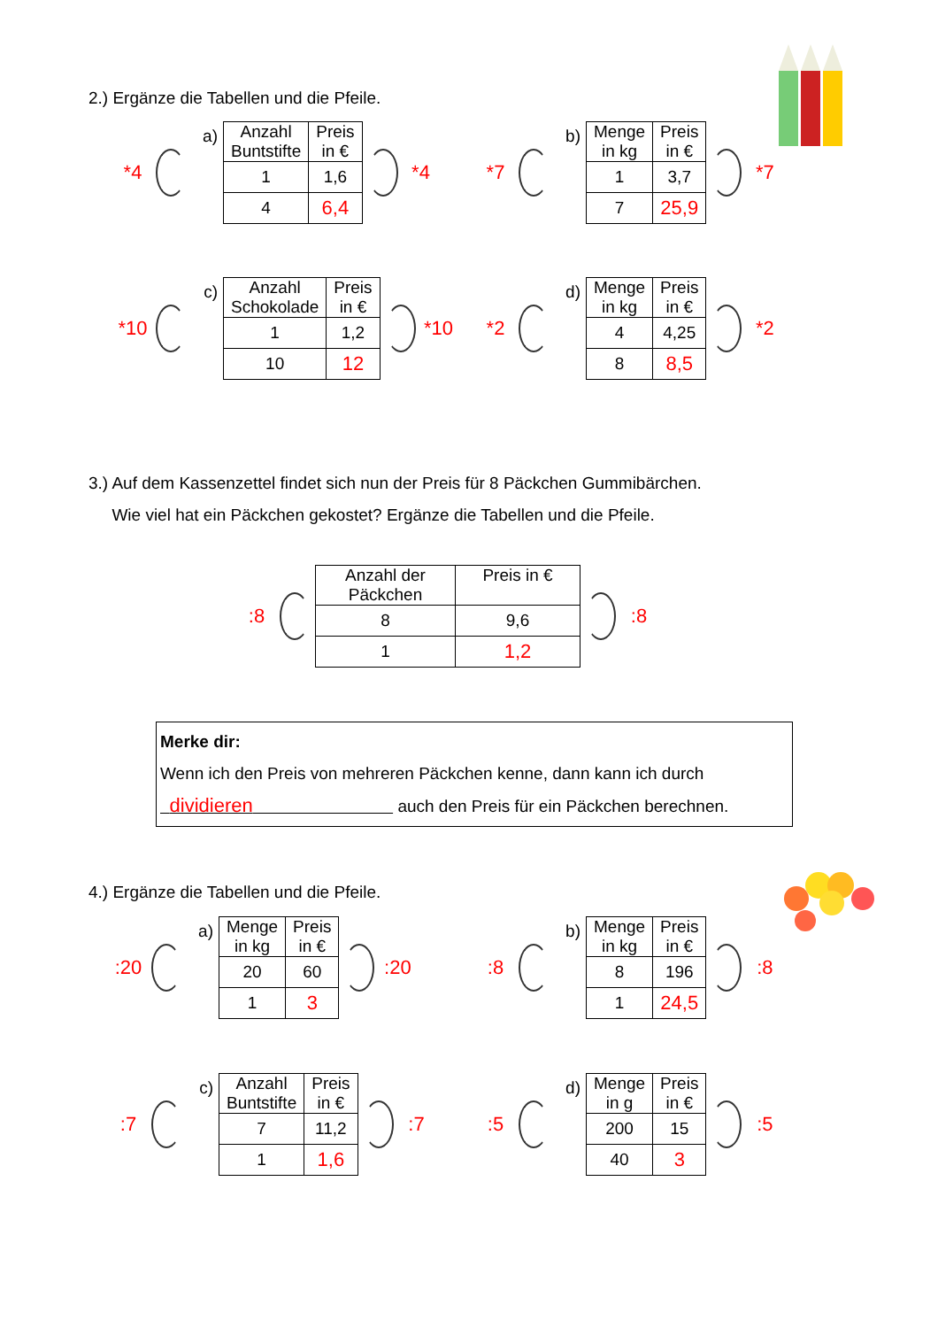2.) Ergänze die Tabellen und die Pfeile.
*4
a)
| Anzahl Buntstifte | Preis in € |
| 1 | 1,6 |
| 4 | 6,4 |
*4
*7
b)
| Menge in kg | Preis in € |
| 1 | 3,7 |
| 7 | 25,9 |
*7
*10
c)
| Anzahl Schokolade | Preis in € |
| 1 | 1,2 |
| 10 | 12 |
*10
*2
d)
| Menge in kg | Preis in € |
| 4 | 4,25 |
| 8 | 8,5 |
*2
3.) Auf dem Kassenzettel findet sich nun der Preis für 8 Päckchen Gummibärchen.
Wie viel hat ein Päckchen gekostet? Ergänze die Tabellen und die Pfeile.
:8
| Anzahl der Päckchen | Preis in € |
| 8 | 9,6 |
| 1 | 1,2 |
:8
Merke dir:
Wenn ich den Preis von mehreren Päckchen kenne, dann kann ich durch
dividieren auch den Preis für ein Päckchen berechnen.
4.) Ergänze die Tabellen und die Pfeile.
:20
a)
| Menge in kg | Preis in € |
| 20 | 60 |
| 1 | 3 |
:20
:8
b)
| Menge in kg | Preis in € |
| 8 | 196 |
| 1 | 24,5 |
:8
:7
c)
| Anzahl Buntstifte | Preis in € |
| 7 | 11,2 |
| 1 | 1,6 |
:7
:5
d)
| Menge in g | Preis in € |
| 200 | 15 |
| 40 | 3 |
:5